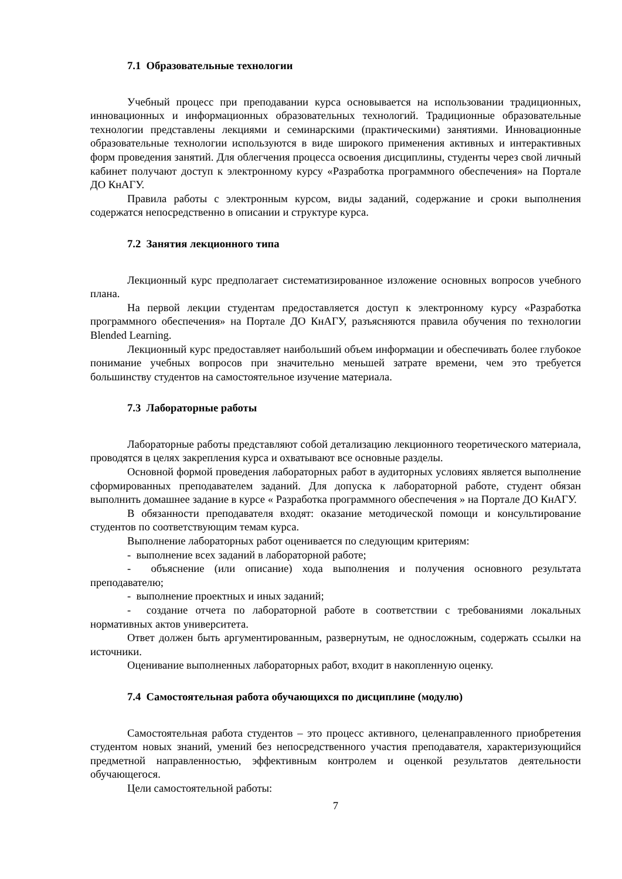7.1 Образовательные технологии
Учебный процесс при преподавании курса основывается на использовании традиционных, инновационных и информационных образовательных технологий. Традиционные образовательные технологии представлены лекциями и семинарскими (практическими) занятиями. Инновационные образовательные технологии используются в виде широкого применения активных и интерактивных форм проведения занятий. Для облегчения процесса освоения дисциплины, студенты через свой личный кабинет получают доступ к электронному курсу «Разработка программного обеспечения» на Портале ДО КнАГУ.
Правила работы с электронным курсом, виды заданий, содержание и сроки выполнения содержатся непосредственно в описании и структуре курса.
7.2 Занятия лекционного типа
Лекционный курс предполагает систематизированное изложение основных вопросов учебного плана.
На первой лекции студентам предоставляется доступ к электронному курсу «Разработка программного обеспечения» на Портале ДО КнАГУ, разъясняются правила обучения по технологии Blended Learning.
Лекционный курс предоставляет наибольший объем информации и обеспечивать более глубокое понимание учебных вопросов при значительно меньшей затрате времени, чем это требуется большинству студентов на самостоятельное изучение материала.
7.3 Лабораторные работы
Лабораторные работы представляют собой детализацию лекционного теоретического материала, проводятся в целях закрепления курса и охватывают все основные разделы.
Основной формой проведения лабораторных работ в аудиторных условиях является выполнение сформированных преподавателем заданий. Для допуска к лабораторной работе, студент обязан выполнить домашнее задание в курсе « Разработка программного обеспечения » на Портале ДО КнАГУ.
В обязанности преподавателя входят: оказание методической помощи и консультирование студентов по соответствующим темам курса.
Выполнение лабораторных работ оценивается по следующим критериям:
- выполнение всех заданий в лабораторной работе;
- объяснение (или описание) хода выполнения и получения основного результата преподавателю;
- выполнение проектных и иных заданий;
- создание отчета по лабораторной работе в соответствии с требованиями локальных нормативных актов университета.
Ответ должен быть аргументированным, развернутым, не односложным, содержать ссылки на источники.
Оценивание выполненных лабораторных работ, входит в накопленную оценку.
7.4 Самостоятельная работа обучающихся по дисциплине (модулю)
Самостоятельная работа студентов – это процесс активного, целенаправленного приобретения студентом новых знаний, умений без непосредственного участия преподавателя, характеризующийся предметной направленностью, эффективным контролем и оценкой результатов деятельности обучающегося.
Цели самостоятельной работы:
7